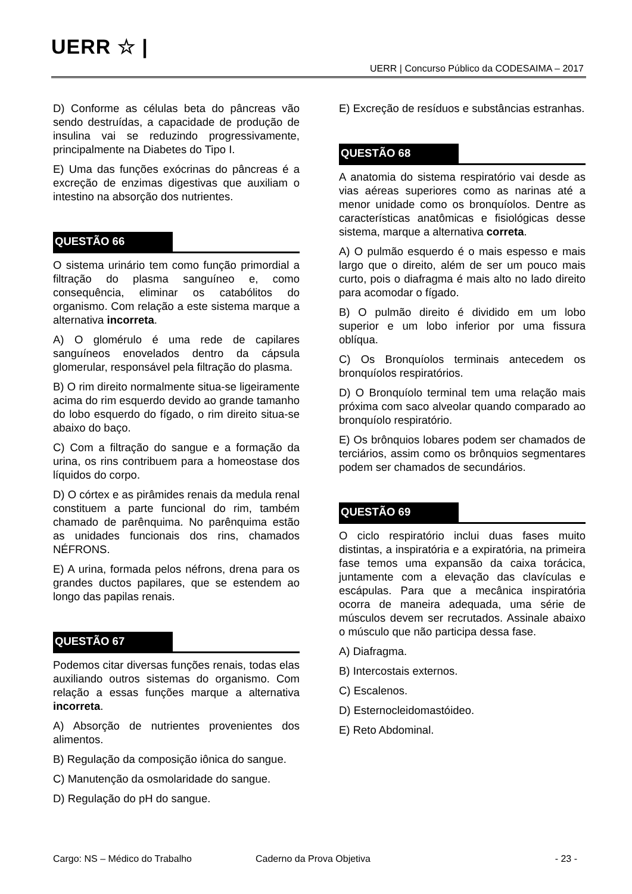UERR ☆ |
UERR | Concurso Público da CODESAIMA – 2017
D) Conforme as células beta do pâncreas vão sendo destruídas, a capacidade de produção de insulina vai se reduzindo progressivamente, principalmente na Diabetes do Tipo I.
E) Uma das funções exócrinas do pâncreas é a excreção de enzimas digestivas que auxiliam o intestino na absorção dos nutrientes.
QUESTÃO 66
O sistema urinário tem como função primordial a filtração do plasma sanguíneo e, como consequência, eliminar os catabólitos do organismo. Com relação a este sistema marque a alternativa incorreta.
A) O glomérulo é uma rede de capilares sanguíneos enovelados dentro da cápsula glomerular, responsável pela filtração do plasma.
B) O rim direito normalmente situa-se ligeiramente acima do rim esquerdo devido ao grande tamanho do lobo esquerdo do fígado, o rim direito situa-se abaixo do baço.
C) Com a filtração do sangue e a formação da urina, os rins contribuem para a homeostase dos líquidos do corpo.
D) O córtex e as pirâmides renais da medula renal constituem a parte funcional do rim, também chamado de parênquima. No parênquima estão as unidades funcionais dos rins, chamados NÉFRONS.
E) A urina, formada pelos néfrons, drena para os grandes ductos papilares, que se estendem ao longo das papilas renais.
QUESTÃO 67
Podemos citar diversas funções renais, todas elas auxiliando outros sistemas do organismo. Com relação a essas funções marque a alternativa incorreta.
A) Absorção de nutrientes provenientes dos alimentos.
B) Regulação da composição iônica do sangue.
C) Manutenção da osmolaridade do sangue.
D) Regulação do pH do sangue.
E) Excreção de resíduos e substâncias estranhas.
QUESTÃO 68
A anatomia do sistema respiratório vai desde as vias aéreas superiores como as narinas até a menor unidade como os bronquíolos. Dentre as características anatômicas e fisiológicas desse sistema, marque a alternativa correta.
A) O pulmão esquerdo é o mais espesso e mais largo que o direito, além de ser um pouco mais curto, pois o diafragma é mais alto no lado direito para acomodar o fígado.
B) O pulmão direito é dividido em um lobo superior e um lobo inferior por uma fissura oblíqua.
C) Os Bronquíolos terminais antecedem os bronquíolos respiratórios.
D) O Bronquíolo terminal tem uma relação mais próxima com saco alveolar quando comparado ao bronquíolo respiratório.
E) Os brônquios lobares podem ser chamados de terciários, assim como os brônquios segmentares podem ser chamados de secundários.
QUESTÃO 69
O ciclo respiratório inclui duas fases muito distintas, a inspiratória e a expiratória, na primeira fase temos uma expansão da caixa torácica, juntamente com a elevação das clavículas e escápulas. Para que a mecânica inspiratória ocorra de maneira adequada, uma série de músculos devem ser recrutados. Assinale abaixo o músculo que não participa dessa fase.
A) Diafragma.
B) Intercostais externos.
C) Escalenos.
D) Esternocleidomastóideo.
E) Reto Abdominal.
Cargo: NS – Médico do Trabalho Caderno da Prova Objetiva - 23 -